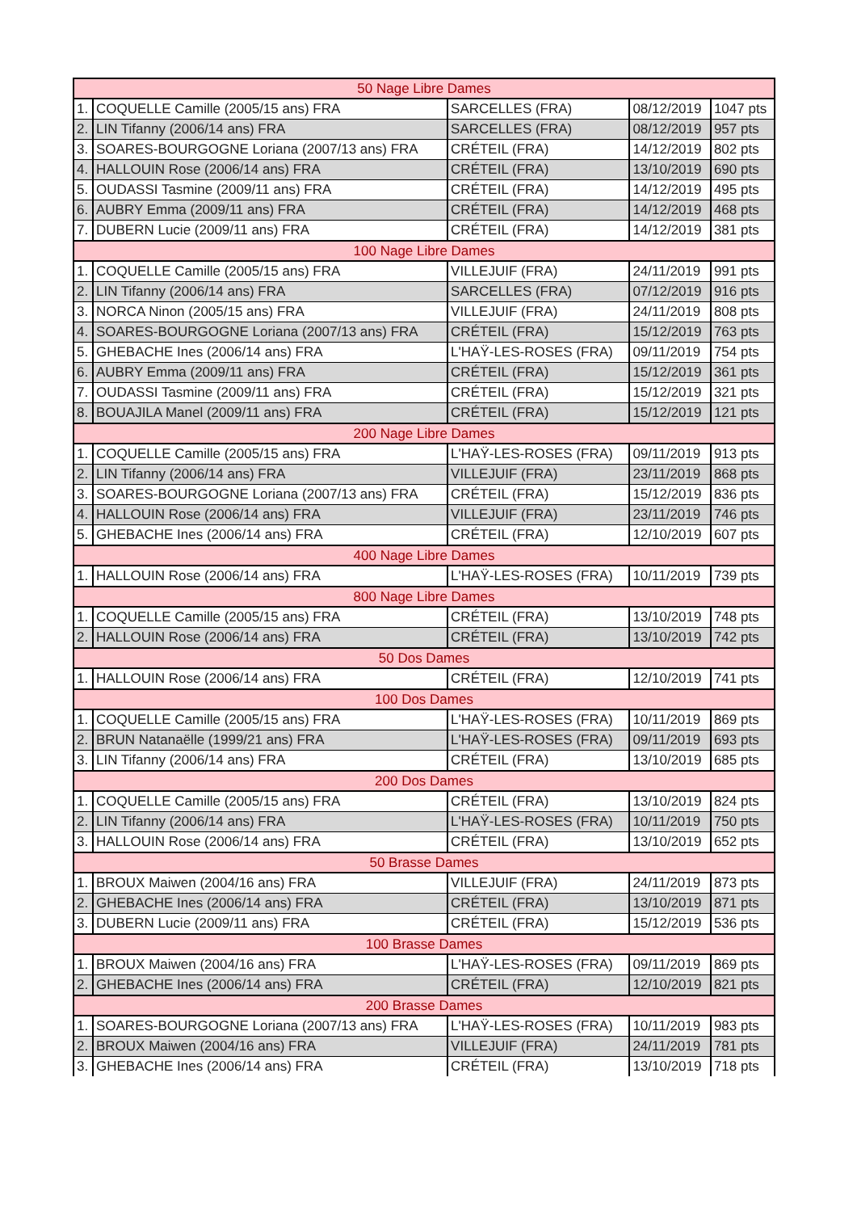| 50 Nage Libre Dames | | | | |
| --- | --- | --- | --- | --- |
| 1. | COQUELLE Camille (2005/15 ans) FRA | SARCELLES (FRA) | 08/12/2019 | 1047 pts |
| 2. | LIN Tifanny (2006/14 ans) FRA | SARCELLES (FRA) | 08/12/2019 | 957 pts |
| 3. | SOARES-BOURGOGNE Loriana (2007/13 ans) FRA | CRÉTEIL (FRA) | 14/12/2019 | 802 pts |
| 4. | HALLOUIN Rose (2006/14 ans) FRA | CRÉTEIL (FRA) | 13/10/2019 | 690 pts |
| 5. | OUDASSI Tasmine (2009/11 ans) FRA | CRÉTEIL (FRA) | 14/12/2019 | 495 pts |
| 6. | AUBRY Emma (2009/11 ans) FRA | CRÉTEIL (FRA) | 14/12/2019 | 468 pts |
| 7. | DUBERN Lucie (2009/11 ans) FRA | CRÉTEIL (FRA) | 14/12/2019 | 381 pts |
| 100 Nage Libre Dames | | | | |
| 1. | COQUELLE Camille (2005/15 ans) FRA | VILLEJUIF (FRA) | 24/11/2019 | 991 pts |
| 2. | LIN Tifanny (2006/14 ans) FRA | SARCELLES (FRA) | 07/12/2019 | 916 pts |
| 3. | NORCA Ninon (2005/15 ans) FRA | VILLEJUIF (FRA) | 24/11/2019 | 808 pts |
| 4. | SOARES-BOURGOGNE Loriana (2007/13 ans) FRA | CRÉTEIL (FRA) | 15/12/2019 | 763 pts |
| 5. | GHEBACHE Ines (2006/14 ans) FRA | L'HAŸ-LES-ROSES (FRA) | 09/11/2019 | 754 pts |
| 6. | AUBRY Emma (2009/11 ans) FRA | CRÉTEIL (FRA) | 15/12/2019 | 361 pts |
| 7. | OUDASSI Tasmine (2009/11 ans) FRA | CRÉTEIL (FRA) | 15/12/2019 | 321 pts |
| 8. | BOUAJILA Manel (2009/11 ans) FRA | CRÉTEIL (FRA) | 15/12/2019 | 121 pts |
| 200 Nage Libre Dames | | | | |
| 1. | COQUELLE Camille (2005/15 ans) FRA | L'HAŸ-LES-ROSES (FRA) | 09/11/2019 | 913 pts |
| 2. | LIN Tifanny (2006/14 ans) FRA | VILLEJUIF (FRA) | 23/11/2019 | 868 pts |
| 3. | SOARES-BOURGOGNE Loriana (2007/13 ans) FRA | CRÉTEIL (FRA) | 15/12/2019 | 836 pts |
| 4. | HALLOUIN Rose (2006/14 ans) FRA | VILLEJUIF (FRA) | 23/11/2019 | 746 pts |
| 5. | GHEBACHE Ines (2006/14 ans) FRA | CRÉTEIL (FRA) | 12/10/2019 | 607 pts |
| 400 Nage Libre Dames | | | | |
| 1. | HALLOUIN Rose (2006/14 ans) FRA | L'HAŸ-LES-ROSES (FRA) | 10/11/2019 | 739 pts |
| 800 Nage Libre Dames | | | | |
| 1. | COQUELLE Camille (2005/15 ans) FRA | CRÉTEIL (FRA) | 13/10/2019 | 748 pts |
| 2. | HALLOUIN Rose (2006/14 ans) FRA | CRÉTEIL (FRA) | 13/10/2019 | 742 pts |
| 50 Dos Dames | | | | |
| 1. | HALLOUIN Rose (2006/14 ans) FRA | CRÉTEIL (FRA) | 12/10/2019 | 741 pts |
| 100 Dos Dames | | | | |
| 1. | COQUELLE Camille (2005/15 ans) FRA | L'HAŸ-LES-ROSES (FRA) | 10/11/2019 | 869 pts |
| 2. | BRUN Natanaëlle (1999/21 ans) FRA | L'HAŸ-LES-ROSES (FRA) | 09/11/2019 | 693 pts |
| 3. | LIN Tifanny (2006/14 ans) FRA | CRÉTEIL (FRA) | 13/10/2019 | 685 pts |
| 200 Dos Dames | | | | |
| 1. | COQUELLE Camille (2005/15 ans) FRA | CRÉTEIL (FRA) | 13/10/2019 | 824 pts |
| 2. | LIN Tifanny (2006/14 ans) FRA | L'HAŸ-LES-ROSES (FRA) | 10/11/2019 | 750 pts |
| 3. | HALLOUIN Rose (2006/14 ans) FRA | CRÉTEIL (FRA) | 13/10/2019 | 652 pts |
| 50 Brasse Dames | | | | |
| 1. | BROUX Maiwen (2004/16 ans) FRA | VILLEJUIF (FRA) | 24/11/2019 | 873 pts |
| 2. | GHEBACHE Ines (2006/14 ans) FRA | CRÉTEIL (FRA) | 13/10/2019 | 871 pts |
| 3. | DUBERN Lucie (2009/11 ans) FRA | CRÉTEIL (FRA) | 15/12/2019 | 536 pts |
| 100 Brasse Dames | | | | |
| 1. | BROUX Maiwen (2004/16 ans) FRA | L'HAŸ-LES-ROSES (FRA) | 09/11/2019 | 869 pts |
| 2. | GHEBACHE Ines (2006/14 ans) FRA | CRÉTEIL (FRA) | 12/10/2019 | 821 pts |
| 200 Brasse Dames | | | | |
| 1. | SOARES-BOURGOGNE Loriana (2007/13 ans) FRA | L'HAŸ-LES-ROSES (FRA) | 10/11/2019 | 983 pts |
| 2. | BROUX Maiwen (2004/16 ans) FRA | VILLEJUIF (FRA) | 24/11/2019 | 781 pts |
| 3. | GHEBACHE Ines (2006/14 ans) FRA | CRÉTEIL (FRA) | 13/10/2019 | 718 pts |